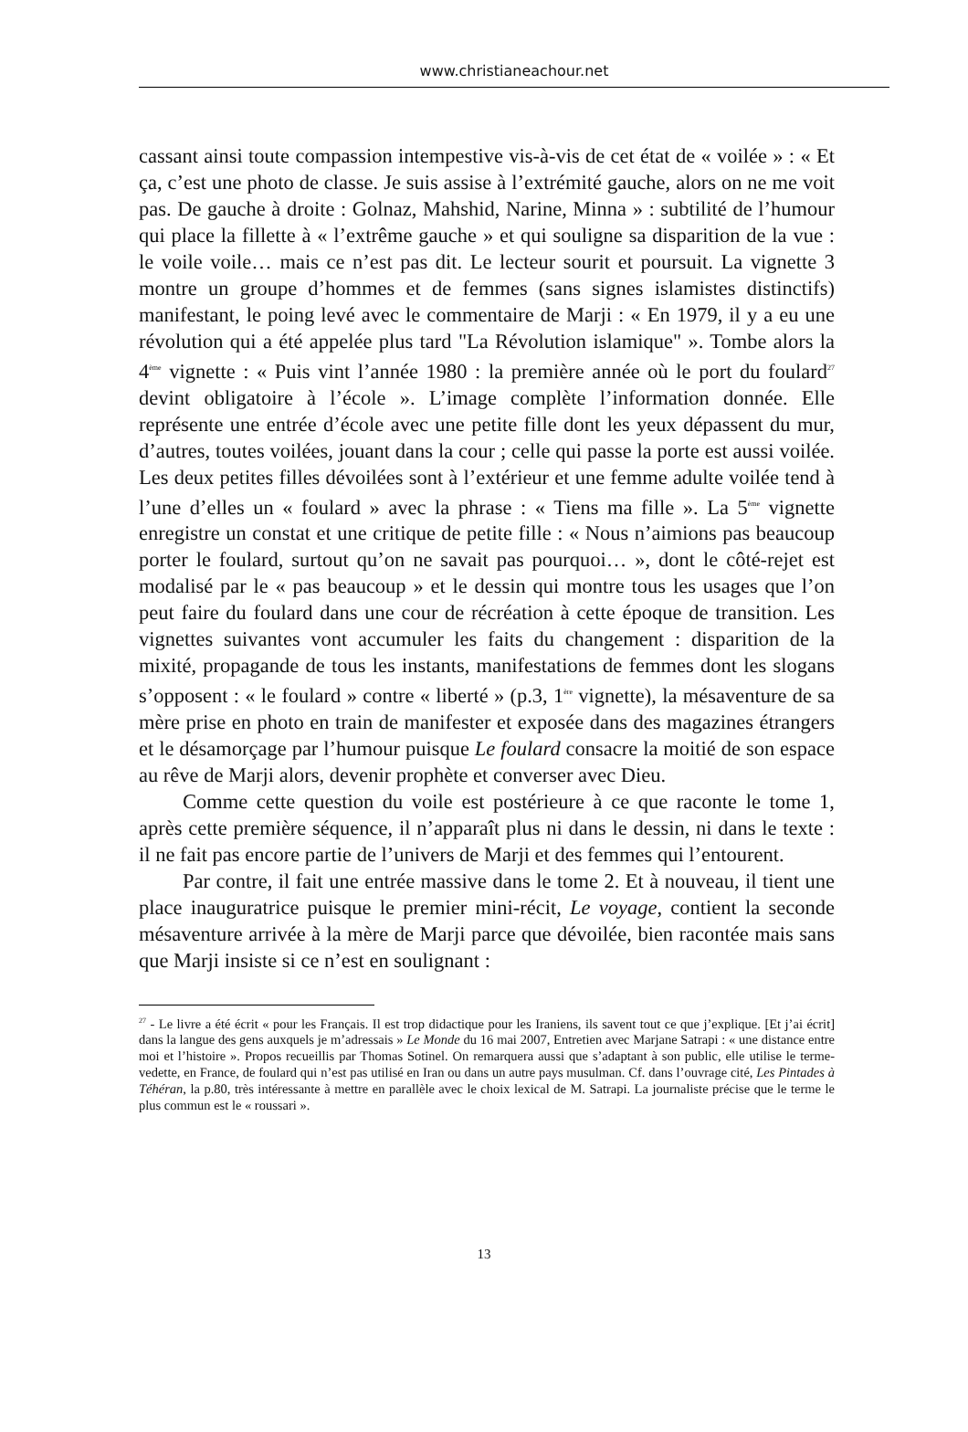www.christianeachour.net
cassant ainsi toute compassion intempestive vis-à-vis de cet état de « voilée » : « Et ça, c’est une photo de classe. Je suis assise à l’extrémité gauche, alors on ne me voit pas. De gauche à droite : Golnaz, Mahshid, Narine, Minna » : subtilité de l’humour qui place la fillette à « l’extrême gauche » et qui souligne sa disparition de la vue : le voile voile… mais ce n’est pas dit. Le lecteur sourit et poursuit. La vignette 3 montre un groupe d’hommes et de femmes (sans signes islamistes distinctifs) manifestant, le poing levé avec le commentaire de Marji : « En 1979, il y a eu une révolution qui a été appelée plus tard "La Révolution islamique" ». Tombe alors la 4<sup>ème</sup> vignette : « Puis vint l’année 1980 : la première année où le port du foulard<sup>27</sup> devint obligatoire à l’école ». L’image complète l’information donnée. Elle représente une entrée d’école avec une petite fille dont les yeux dépassent du mur, d’autres, toutes voilées, jouant dans la cour ; celle qui passe la porte est aussi voilée. Les deux petites filles dévoilées sont à l’extérieur et une femme adulte voilée tend à l’une d’elles un « foulard » avec la phrase : « Tiens ma fille ». La 5<sup>ème</sup> vignette enregistre un constat et une critique de petite fille : « Nous n’aimions pas beaucoup porter le foulard, surtout qu’on ne savait pas pourquoi… », dont le côté-rejet est modalisé par le « pas beaucoup » et le dessin qui montre tous les usages que l’on peut faire du foulard dans une cour de récréation à cette époque de transition. Les vignettes suivantes vont accumuler les faits du changement : disparition de la mixité, propagande de tous les instants, manifestations de femmes dont les slogans s’opposent : « le foulard » contre « liberté » (p.3, 1<sup>ère</sup> vignette), la mésaventure de sa mère prise en photo en train de manifester et exposée dans des magazines étrangers et le désamorçage par l’humour puisque Le foulard consacre la moitié de son espace au rêve de Marji alors, devenir prophète et converser avec Dieu.
Comme cette question du voile est postérieure à ce que raconte le tome 1, après cette première séquence, il n’apparaît plus ni dans le dessin, ni dans le texte : il ne fait pas encore partie de l’univers de Marji et des femmes qui l’entourent.
Par contre, il fait une entrée massive dans le tome 2. Et à nouveau, il tient une place inauguratrice puisque le premier mini-récit, Le voyage, contient la seconde mésaventure arrivée à la mère de Marji parce que dévoilée, bien racontée mais sans que Marji insiste si ce n’est en soulignant :
<sup>27</sup> - Le livre a été écrit « pour les Français. Il est trop didactique pour les Iraniens, ils savent tout ce que j’explique. [Et j’ai écrit] dans la langue des gens auxquels je m’adressais » Le Monde du 16 mai 2007, Entretien avec Marjane Satrapi : « une distance entre moi et l’histoire ». Propos recueillis par Thomas Sotinel. On remarquera aussi que s’adaptant à son public, elle utilise le terme-vedette, en France, de foulard qui n’est pas utilisé en Iran ou dans un autre pays musulman. Cf. dans l’ouvrage cité, Les Pintades à Téhéran, la p.80, très intéressante à mettre en parallèle avec le choix lexical de M. Satrapi. La journaliste précise que le terme le plus commun est le « roussari ».
13